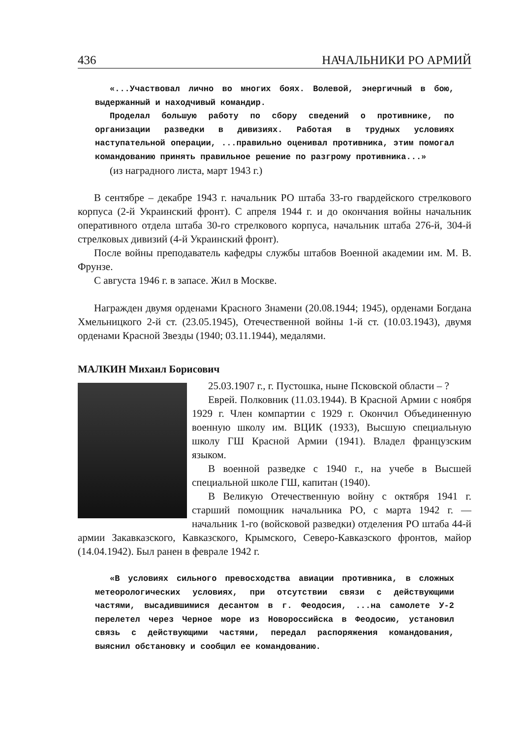436 НАЧАЛЬНИКИ РО АРМИЙ
«...Участвовал лично во многих боях. Волевой, энергичный в бою, выдержанный и находчивый командир.
Проделал большую работу по сбору сведений о противнике, по организации разведки в дивизиях. Работая в трудных условиях наступательной операции, ...правильно оценивал противника, этим помогал командованию принять правильное решение по разгрому противника...»
(из наградного листа, март 1943 г.)
В сентябре – декабре 1943 г. начальник РО штаба 33-го гвардейского стрелкового корпуса (2-й Украинский фронт). С апреля 1944 г. и до окончания войны начальник оперативного отдела штаба 30-го стрелкового корпуса, начальник штаба 276-й, 304-й стрелковых дивизий (4-й Украинский фронт).
После войны преподаватель кафедры службы штабов Военной академии им. М. В. Фрунзе.
С августа 1946 г. в запасе. Жил в Москве.
Награжден двумя орденами Красного Знамени (20.08.1944; 1945), орденами Богдана Хмельницкого 2-й ст. (23.05.1945), Отечественной войны 1-й ст. (10.03.1943), двумя орденами Красной Звезды (1940; 03.11.1944), медалями.
МАЛКИН Михаил Борисович
25.03.1907 г., г. Пустошка, ныне Псковской области – ?
Еврей. Полковник (11.03.1944). В Красной Армии с ноября 1929 г. Член компартии с 1929 г. Окончил Объединенную военную школу им. ВЦИК (1933), Высшую специальную школу ГШ Красной Армии (1941). Владел французским языком.
В военной разведке с 1940 г., на учебе в Высшей специальной школе ГШ, капитан (1940).
В Великую Отечественную войну с октября 1941 г. старший помощник начальника РО, с марта 1942 г. — начальник 1-го (войсковой разведки) отделения РО штаба 44-й армии Закавказского, Кавказского, Крымского, Северо-Кавказского фронтов, майор (14.04.1942). Был ранен в феврале 1942 г.
«В условиях сильного превосходства авиации противника, в сложных метеорологических условиях, при отсутствии связи с действующими частями, высадившимися десантом в г. Феодосия, ...на самолете У-2 перелетел через Черное море из Новороссийска в Феодосию, установил связь с действующими частями, передал распоряжения командования, выяснил обстановку и сообщил ее командованию.